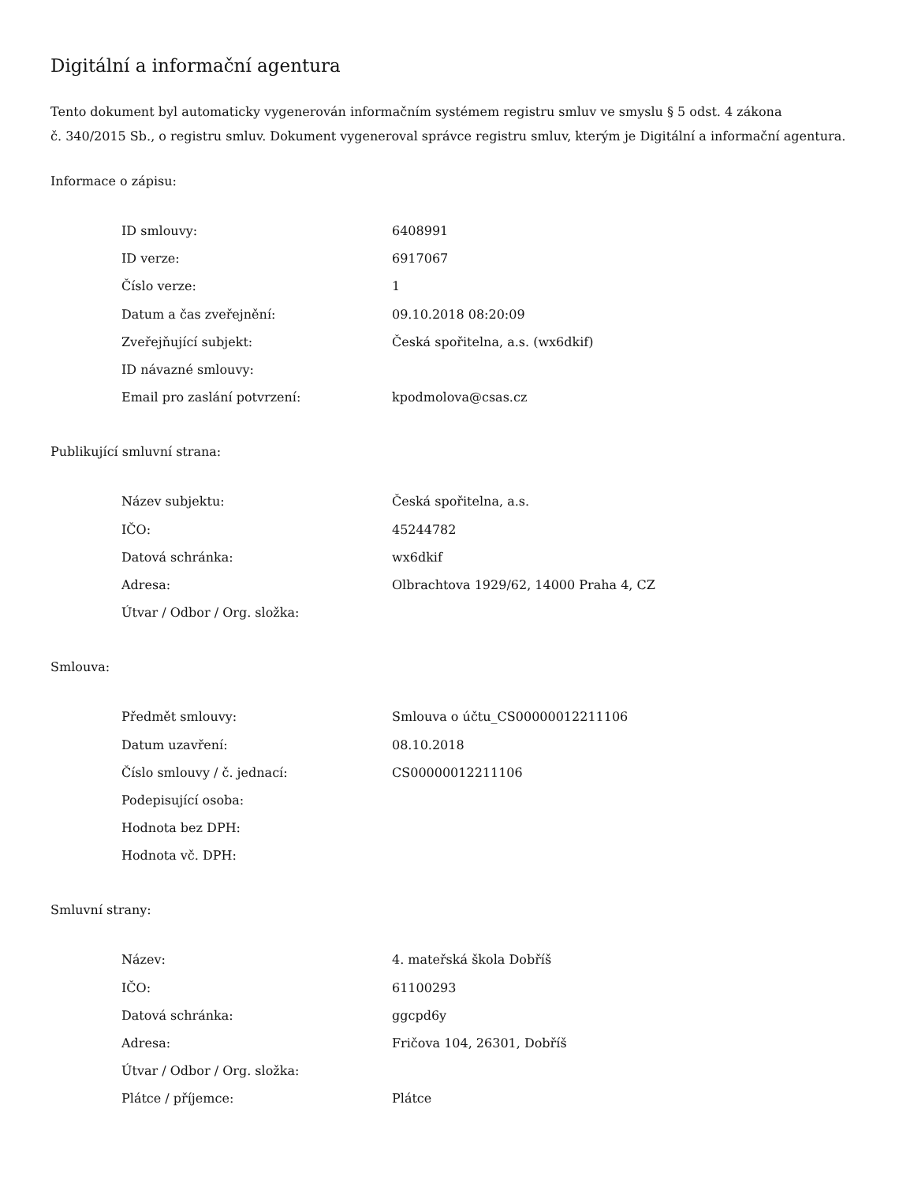Digitální a informační agentura
Tento dokument byl automaticky vygenerován informačním systémem registru smluv ve smyslu § 5 odst. 4 zákona
č. 340/2015 Sb., o registru smluv. Dokument vygeneroval správce registru smluv, kterým je Digitální a informační agentura.
Informace o zápisu:
| ID smlouvy: | 6408991 |
| ID verze: | 6917067 |
| Číslo verze: | 1 |
| Datum a čas zveřejnění: | 09.10.2018 08:20:09 |
| Zveřejňující subjekt: | Česká spořitelna, a.s. (wx6dkif) |
| ID návazné smlouvy: | |
| Email pro zaslání potvrzení: | kpodmolova@csas.cz |
Publikující smluvní strana:
| Název subjektu: | Česká spořitelna, a.s. |
| IČO: | 45244782 |
| Datová schránka: | wx6dkif |
| Adresa: | Olbrachtova 1929/62, 14000 Praha 4, CZ |
| Útvar / Odbor / Org. složka: | |
Smlouva:
| Předmět smlouvy: | Smlouva o účtu_CS00000012211106 |
| Datum uzavření: | 08.10.2018 |
| Číslo smlouvy / č. jednací: | CS00000012211106 |
| Podepisující osoba: | |
| Hodnota bez DPH: | |
| Hodnota vč. DPH: | |
Smluvní strany:
| Název: | 4. mateřská škola Dobříš |
| IČO: | 61100293 |
| Datová schránka: | ggcpd6y |
| Adresa: | Fričova 104, 26301, Dobříš |
| Útvar / Odbor / Org. složka: | |
| Plátce / příjemce: | Plátce |